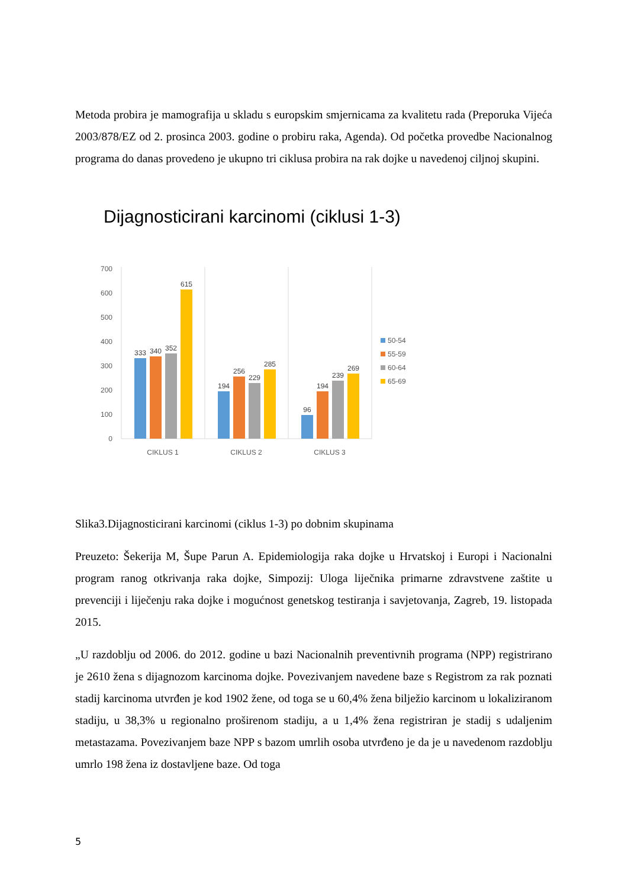Metoda probira je mamografija u skladu s europskim smjernicama za kvalitetu rada (Preporuka Vijeća 2003/878/EZ od 2. prosinca 2003. godine o probiru raka, Agenda). Od početka provedbe Nacionalnog programa do danas provedeno je ukupno tri ciklusa probira na rak dojke u navedenoj ciljnoj skupini.
Dijagnosticirani karcinomi (ciklusi 1-3)
700
600
500
400
300
200
100
0
333
340
352
615
194
256
229
285
96
194
239
269
CIKLUS 1
CIKLUS 2
CIKLUS 3
50-54
55-59
60-64
65-69
Slika3.Dijagnosticirani karcinomi (ciklus 1-3) po dobnim skupinama
Preuzeto: Šekerija M, Šupe Parun A. Epidemiologija raka dojke u Hrvatskoj i Europi i Nacionalni program ranog otkrivanja raka dojke, Simpozij: Uloga liječnika primarne zdravstvene zaštite u prevenciji i liječenju raka dojke i mogućnost genetskog testiranja i savjetovanja, Zagreb, 19. listopada 2015.
„U razdoblju od 2006. do 2012. godine u bazi Nacionalnih preventivnih programa (NPP) registrirano je 2610 žena s dijagnozom karcinoma dojke. Povezivanjem navedene baze s Registrom za rak poznati stadij karcinoma utvrđen je kod 1902 žene, od toga se u 60,4% žena bilježio karcinom u lokaliziranom stadiju, u 38,3% u regionalno proširenom stadiju, a u 1,4% žena registriran je stadij s udaljenim metastazama. Povezivanjem baze NPP s bazom umrlih osoba utvrđeno je da je u navedenom razdoblju umrlo 198 žena iz dostavljene baze. Od toga
5